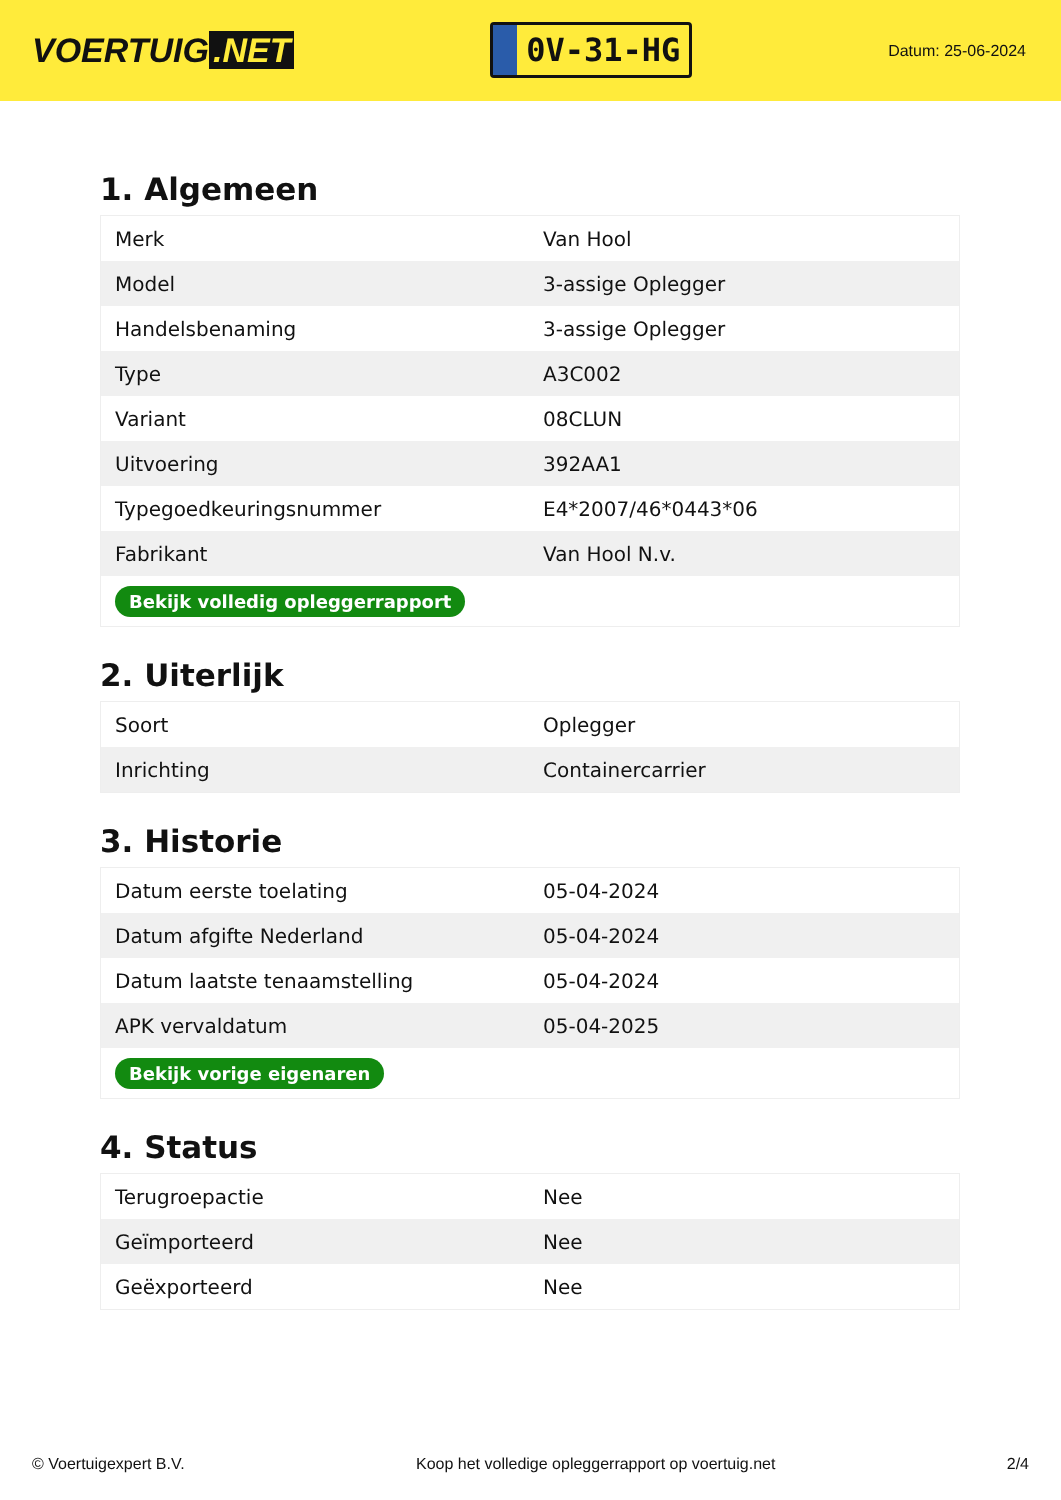VOERTUIG.NET
0V-31-HG
Datum: 25-06-2024
1. Algemeen
| Merk | Van Hool |
| Model | 3-assige Oplegger |
| Handelsbenaming | 3-assige Oplegger |
| Type | A3C002 |
| Variant | 08CLUN |
| Uitvoering | 392AA1 |
| Typegoedkeuringsnummer | E4*2007/46*0443*06 |
| Fabrikant | Van Hool N.v. |
| Bekijk volledig opleggerrapport | |
2. Uiterlijk
| Soort | Oplegger |
| Inrichting | Containercarrier |
3. Historie
| Datum eerste toelating | 05-04-2024 |
| Datum afgifte Nederland | 05-04-2024 |
| Datum laatste tenaamstelling | 05-04-2024 |
| APK vervaldatum | 05-04-2025 |
| Bekijk vorige eigenaren | |
4. Status
| Terugroepactie | Nee |
| Geïmporteerd | Nee |
| Geëxporteerd | Nee |
© Voertuigexpert B.V. Koop het volledige opleggerrapport op voertuig.net 2/4